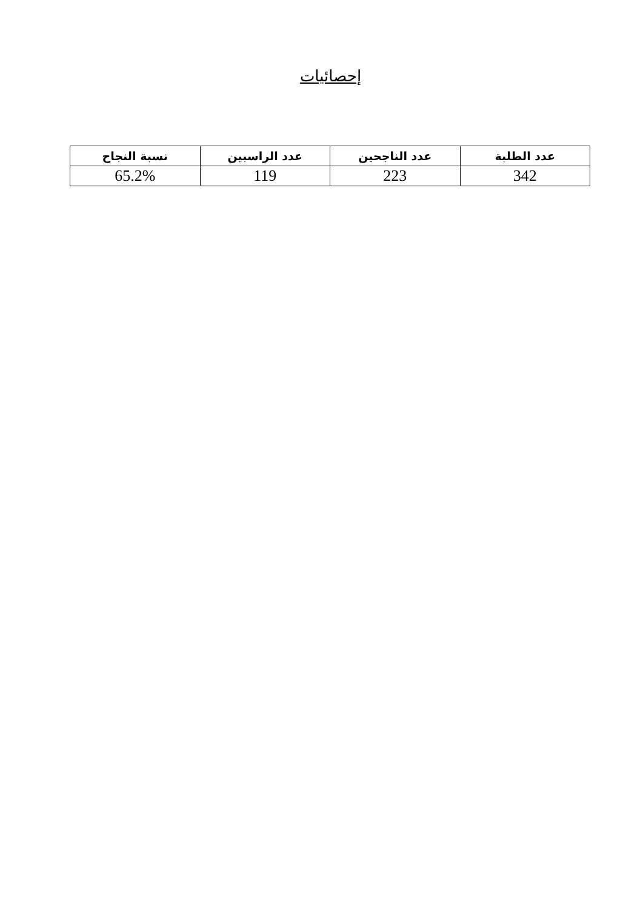إحصائيات
| عدد الطلبة | عدد الناجحين | عدد الراسبين | نسبة النجاح |
| --- | --- | --- | --- |
| 342 | 223 | 119 | 65.2% |